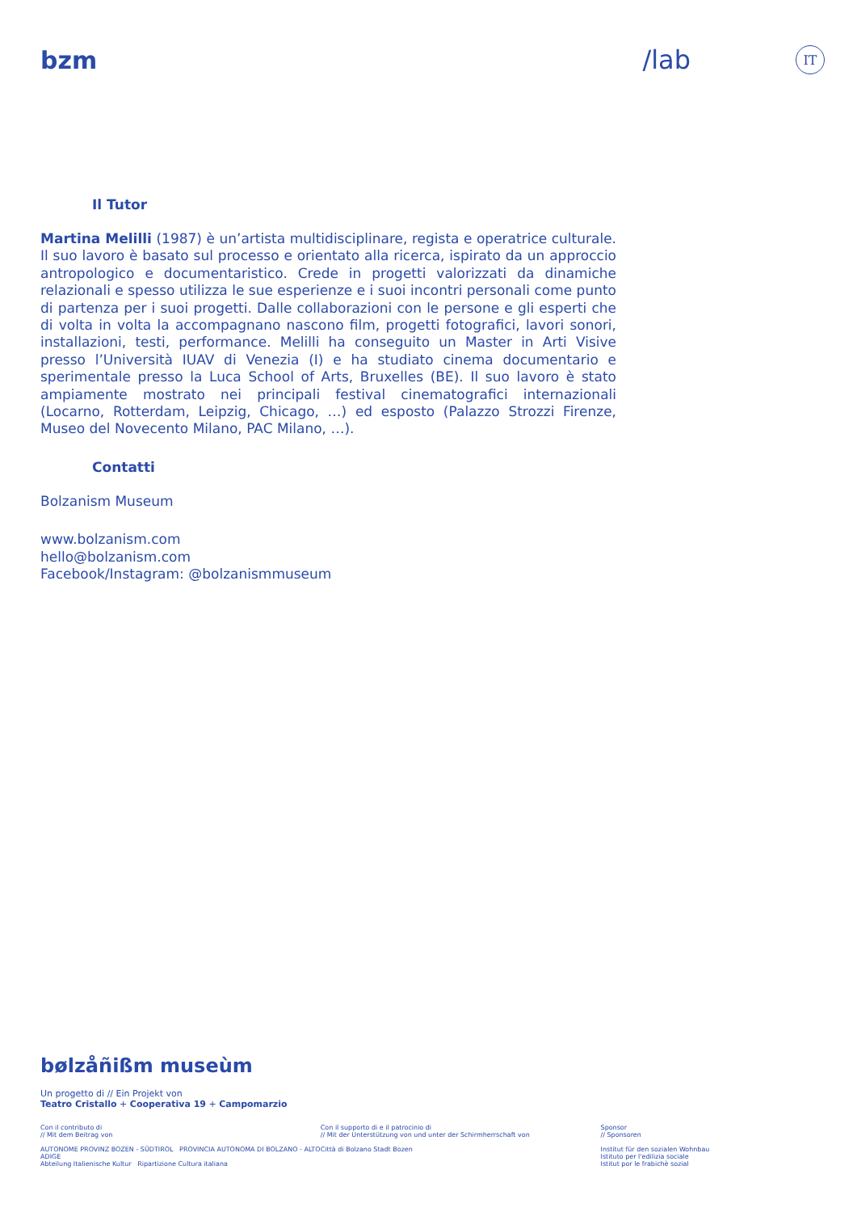bzm /lab
IT
Il Tutor
Martina Melilli (1987) è un’artista multidisciplinare, regista e operatrice culturale. Il suo lavoro è basato sul processo e orientato alla ricerca, ispirato da un approccio antropologico e documentaristico. Crede in progetti valorizzati da dinamiche relazionali e spesso utilizza le sue esperienze e i suoi incontri personali come punto di partenza per i suoi progetti. Dalle collaborazioni con le persone e gli esperti che di volta in volta la accompagnano nascono film, progetti fotografici, lavori sonori, installazioni, testi, performance. Melilli ha conseguito un Master in Arti Visive presso l’Università IUAV di Venezia (I) e ha studiato cinema documentario e sperimentale presso la Luca School of Arts, Bruxelles (BE). Il suo lavoro è stato ampiamente mostrato nei principali festival cinematografici internazionali (Locarno, Rotterdam, Leipzig, Chicago, …) ed esposto (Palazzo Strozzi Firenze, Museo del Novecento Milano, PAC Milano, …).
Contatti
Bolzanism Museum
www.bolzanism.com
hello@bolzanism.com
Facebook/Instagram: @bolzanismmuseum
bølzåñißm museùm
Un progetto di // Ein Projekt von
Teatro Cristallo + Cooperativa 19 + Campomarzio
Con il contributo di
// Mit dem Beitrag von
AUTONOME PROVINZ BOZEN - SÜDTIROL PROVINCIA AUTONOMA DI BOLZANO - ALTO ADIGE
Abteilung Italienische Kultur Ripartizione Cultura italiana
Con il supporto di e il patrocinio di
// Mit der Unterstützung von und unter der Schirmherrschaft von
Città di Bolzano Stadt Bozen
Sponsor
// Sponsoren
Institut für den sozialen Wohnbau
Istituto per l'edilizia sociale
Istitut por le frabichè sozial